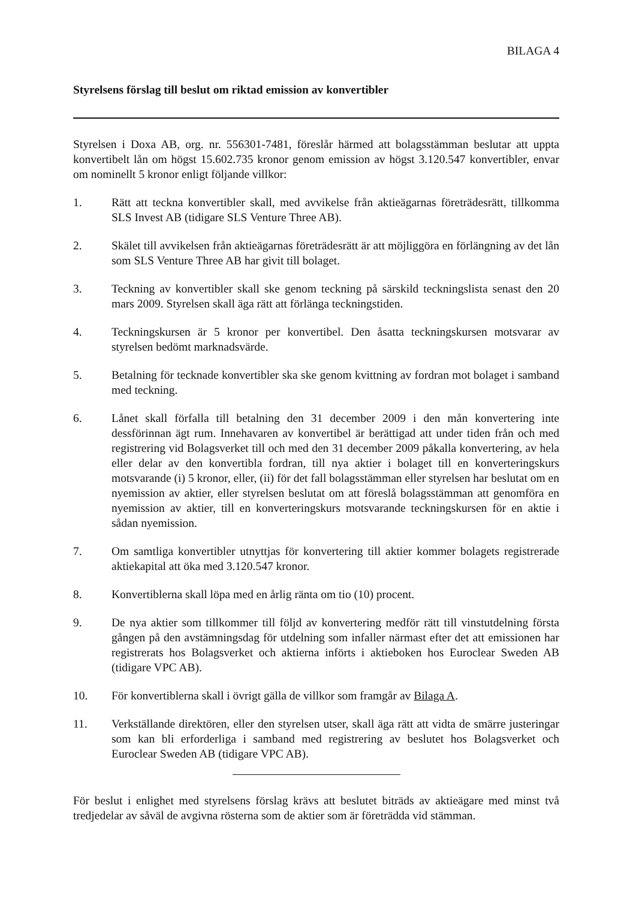BILAGA 4
Styrelsens förslag till beslut om riktad emission av konvertibler
Styrelsen i Doxa AB, org. nr. 556301-7481, föreslår härmed att bolagsstämman beslutar att uppta konvertibelt lån om högst 15.602.735 kronor genom emission av högst 3.120.547 konvertibler, envar om nominellt 5 kronor enligt följande villkor:
1. Rätt att teckna konvertibler skall, med avvikelse från aktieägarnas företrädesrätt, tillkomma SLS Invest AB (tidigare SLS Venture Three AB).
2. Skälet till avvikelsen från aktieägarnas företrädesrätt är att möjliggöra en förlängning av det lån som SLS Venture Three AB har givit till bolaget.
3. Teckning av konvertibler skall ske genom teckning på särskild teckningslista senast den 20 mars 2009. Styrelsen skall äga rätt att förlänga teckningstiden.
4. Teckningskursen är 5 kronor per konvertibel. Den åsatta teckningskursen motsvarar av styrelsen bedömt marknadsvärde.
5. Betalning för tecknade konvertibler ska ske genom kvittning av fordran mot bolaget i samband med teckning.
6. Lånet skall förfalla till betalning den 31 december 2009 i den mån konvertering inte dessförinnan ägt rum. Innehavaren av konvertibel är berättigad att under tiden från och med registrering vid Bolagsverket till och med den 31 december 2009 påkalla konvertering, av hela eller delar av den konvertibla fordran, till nya aktier i bolaget till en konverteringskurs motsvarande (i) 5 kronor, eller, (ii) för det fall bolagsstämman eller styrelsen har beslutat om en nyemission av aktier, eller styrelsen beslutat om att föreslå bolagsstämman att genomföra en nyemission av aktier, till en konverteringskurs motsvarande teckningskursen för en aktie i sådan nyemission.
7. Om samtliga konvertibler utnyttjas för konvertering till aktier kommer bolagets registrerade aktiekapital att öka med 3.120.547 kronor.
8. Konvertiblerna skall löpa med en årlig ränta om tio (10) procent.
9. De nya aktier som tillkommer till följd av konvertering medför rätt till vinstutdelning första gången på den avstämningsdag för utdelning som infaller närmast efter det att emissionen har registrerats hos Bolagsverket och aktierna införts i aktieboken hos Euroclear Sweden AB (tidigare VPC AB).
10. För konvertiblerna skall i övrigt gälla de villkor som framgår av Bilaga A.
11. Verkställande direktören, eller den styrelsen utser, skall äga rätt att vidta de smärre justeringar som kan bli erforderliga i samband med registrering av beslutet hos Bolagsverket och Euroclear Sweden AB (tidigare VPC AB).
För beslut i enlighet med styrelsens förslag krävs att beslutet biträds av aktieägare med minst två tredjedelar av såväl de avgivna rösterna som de aktier som är företrädda vid stämman.